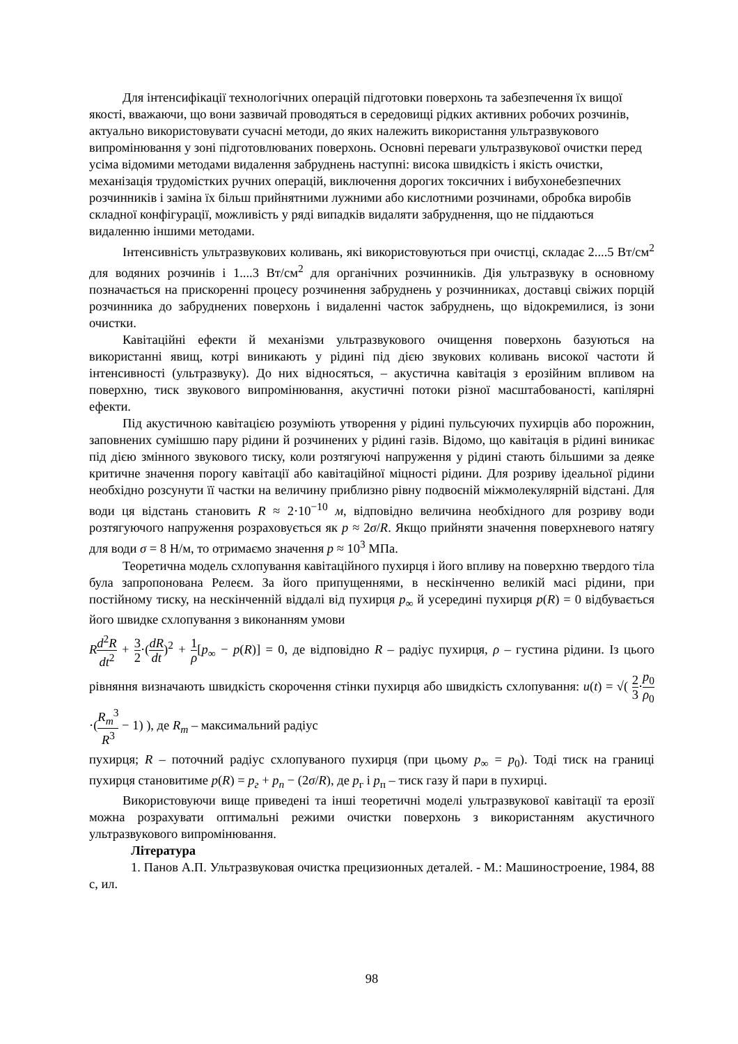Для інтенсифікації технологічних операцій підготовки поверхонь та забезпечення їх вищої якості, вважаючи, що вони зазвичай проводяться в середовищі рідких активних робочих розчинів, актуально використовувати сучасні методи, до яких належить використання ультразвукового випромінювання у зоні підготовлюваних поверхонь. Основні переваги ультразвукової очистки перед усіма відомими методами видалення забруднень наступні: висока швидкість і якість очистки, механізація трудомістких ручних операцій, виключення дорогих токсичних і вибухонебезпечних розчинників і заміна їх більш прийнятними лужними або кислотними розчинами, обробка виробів складної конфігурації, можливість у ряді випадків видаляти забруднення, що не піддаються видаленню іншими методами.
Інтенсивність ультразвукових коливань, які використовуються при очистці, складає 2....5 Вт/см<sup>2</sup> для водяних розчинів і 1....3 Вт/см<sup>2</sup> для органічних розчинників. Дія ультразвуку в основному позначається на прискоренні процесу розчинення забруднень у розчинниках, доставці свіжих порцій розчинника до забруднених поверхонь і видаленні часток забруднень, що відокремилися, із зони очистки.
Кавітаційні ефекти й механізми ультразвукового очищення поверхонь базуються на використанні явищ, котрі виникають у рідині під дією звукових коливань високої частоти й інтенсивності (ультразвуку). До них відносяться, – акустична кавітація з ерозійним впливом на поверхню, тиск звукового випромінювання, акустичні потоки різної масштабованості, капілярні ефекти.
Під акустичною кавітацією розуміють утворення у рідині пульсуючих пухирців або порожнин, заповнених сумішшю пару рідини й розчинених у рідині газів. Відомо, що кавітація в рідині виникає під дією змінного звукового тиску, коли розтягуючі напруження у рідині стають більшими за деяке критичне значення порогу кавітації або кавітаційної міцності рідини. Для розриву ідеальної рідини необхідно розсунути її частки на величину приблизно рівну подвоєній міжмолекулярній відстані. Для води ця відстань становить R ≈ 2·10<sup>−10</sup> м, відповідно величина необхідного для розриву води розтягуючого напруження розраховується як p ≈ 2σ/R. Якщо прийняти значення поверхневого натягу для води σ = 8 Н/м, то отримаємо значення p ≈ 10<sup>3</sup> МПа.
Теоретична модель схлопування кавітаційного пухирця і його впливу на поверхню твердого тіла була запропонована Релеєм. За його припущеннями, в нескінченно великій масі рідини, при постійному тиску, на нескінченній віддалі від пухирця p<sub>∞</sub> й усередині пухирця p(R) = 0 відбувається його швидке схлопування з виконанням умови
Rd<sup>2</sup>R dt<sup>2</sup> + 3 2·(dR dt)<sup>2</sup> + 1 ρ[p<sub>∞</sub> − p(R)] = 0, де відповідно R – радіус пухирця, ρ – густина рідини. Із цього рівняння визначають швидкість скорочення стінки пухирця або швидкість схлопування: u(t) = √( 2 3·p<sub>0</sub> ρ<sub>0</sub>·(R<sub>m</sub><sup>3</sup> R<sup>3</sup> − 1) ), де R<sub>m</sub> – максимальний радіус
пухирця; R – поточний радіус схлопуваного пухирця (при цьому p<sub>∞</sub> = p<sub>0</sub>). Тоді тиск на границі пухирця становитиме p(R) = p<sub>г</sub> + p<sub>п</sub> − (2σ/R), де p<sub>г</sub> і p<sub>п</sub> – тиск газу й пари в пухирці.
Використовуючи вище приведені та інші теоретичні моделі ультразвукової кавітації та ерозії можна розрахувати оптимальні режими очистки поверхонь з використанням акустичного ультразвукового випромінювання.
Література
1. Панов А.П. Ультразвуковая очистка прецизионных деталей. - М.: Машиностроение, 1984, 88 с, ил.
98